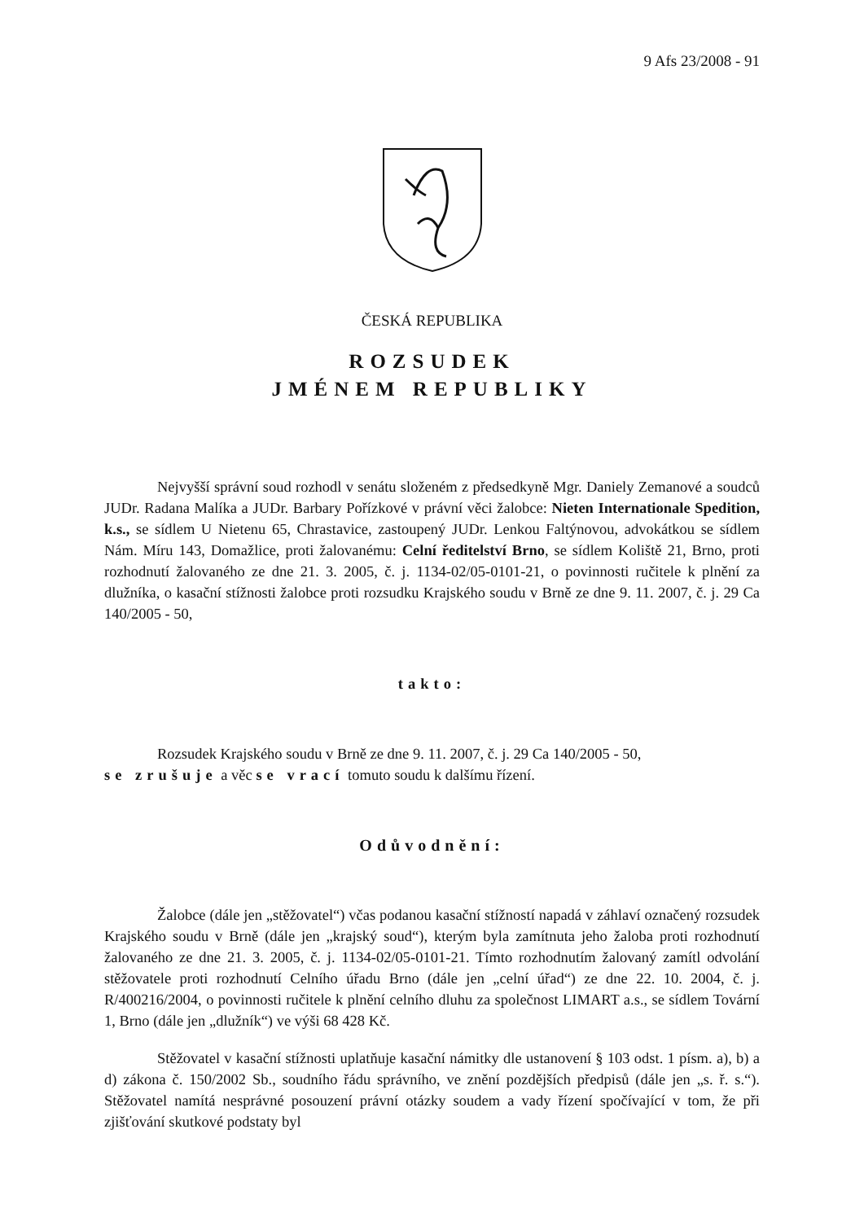9 Afs 23/2008 - 91
ČESKÁ REPUBLIKA
ROZSUDEK
JMÉNEM REPUBLIKY
Nejvyšší správní soud rozhodl v senátu složeném z předsedkyně Mgr. Daniely Zemanové a soudců JUDr. Radana Malíka a JUDr. Barbary Pořízkové v právní věci žalobce: Nieten Internationale Spedition, k.s., se sídlem U Nietenu 65, Chrastavice, zastoupený JUDr. Lenkou Faltýnovou, advokátkou se sídlem Nám. Míru 143, Domažlice, proti žalovanému: Celní ředitelství Brno, se sídlem Koliště 21, Brno, proti rozhodnutí žalovaného ze dne 21. 3. 2005, č. j. 1134-02/05-0101-21, o povinnosti ručitele k plnění za dlužníka, o kasační stížnosti žalobce proti rozsudku Krajského soudu v Brně ze dne 9. 11. 2007, č. j. 29 Ca 140/2005 - 50,
takto:
Rozsudek Krajského soudu v Brně ze dne 9. 11. 2007, č. j. 29 Ca 140/2005 - 50,
se zrušuje a věc se vrací tomuto soudu k dalšímu řízení.
Odůvodnění:
Žalobce (dále jen „stěžovatel“) včas podanou kasační stížností napadá v záhlaví označený rozsudek Krajského soudu v Brně (dále jen „krajský soud“), kterým byla zamítnuta jeho žaloba proti rozhodnutí žalovaného ze dne 21. 3. 2005, č. j. 1134-02/05-0101-21. Tímto rozhodnutím žalovaný zamítl odvolání stěžovatele proti rozhodnutí Celního úřadu Brno (dále jen „celní úřad“) ze dne 22. 10. 2004, č. j. R/400216/2004, o povinnosti ručitele k plnění celního dluhu za společnost LIMART a.s., se sídlem Tovární 1, Brno (dále jen „dlužník“) ve výši 68 428 Kč.
Stěžovatel v kasační stížnosti uplatňuje kasační námitky dle ustanovení § 103 odst. 1 písm. a), b) a d) zákona č. 150/2002 Sb., soudního řádu správního, ve znění pozdějších předpisů (dále jen „s. ř. s.“). Stěžovatel namítá nesprávné posouzení právní otázky soudem a vady řízení spočívající v tom, že při zjišťování skutkové podstaty byl